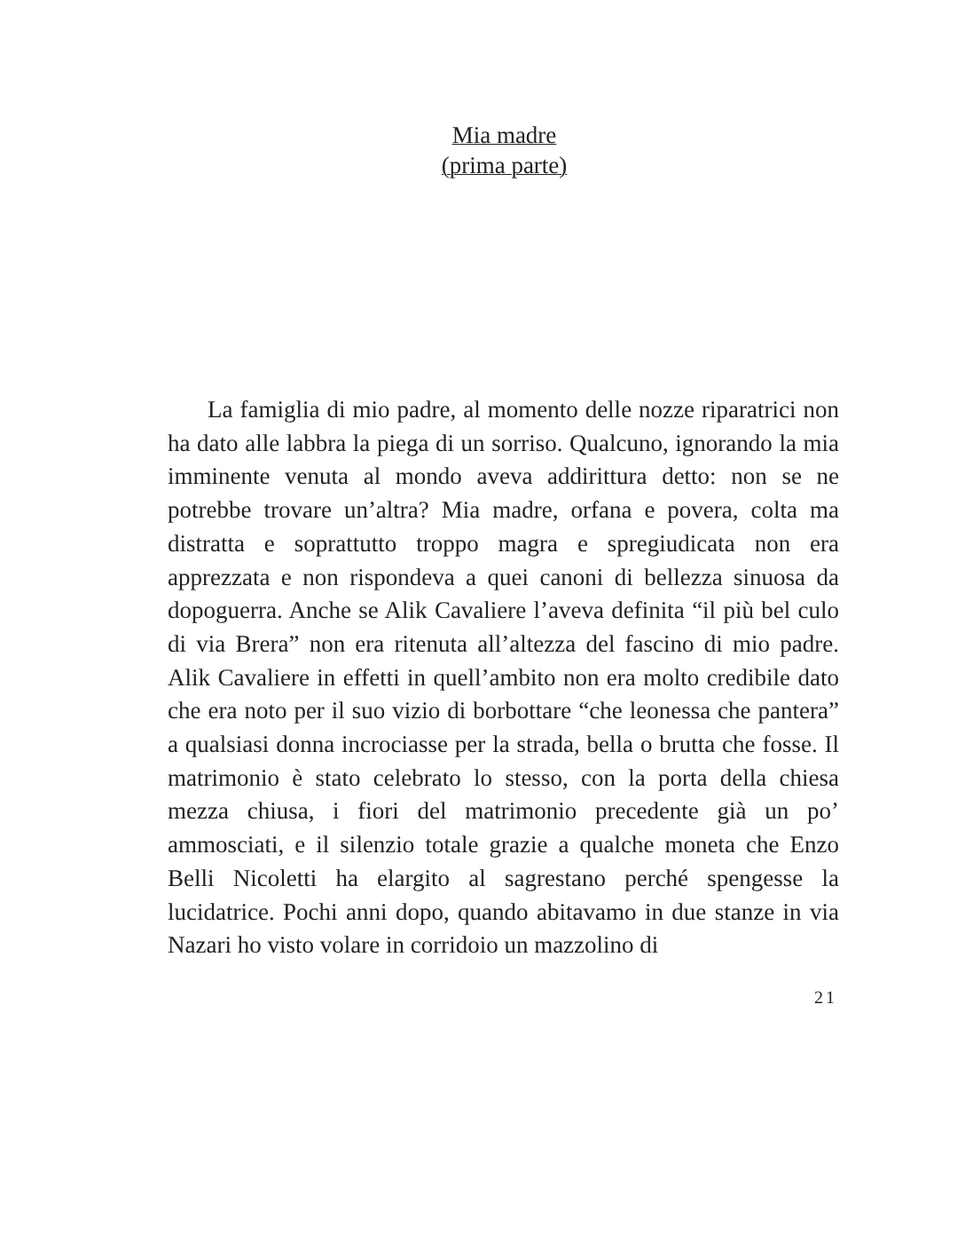Mia madre
(prima parte)
La famiglia di mio padre, al momento delle nozze riparatrici non ha dato alle labbra la piega di un sorriso. Qualcuno, ignorando la mia imminente venuta al mondo aveva addirittura detto: non se ne potrebbe trovare un’altra? Mia madre, orfana e povera, colta ma distratta e soprattutto troppo magra e spregiudicata non era apprezzata e non rispondeva a quei canoni di bellezza sinuosa da dopoguerra. Anche se Alik Cavaliere l’aveva definita “il più bel culo di via Brera” non era ritenuta all’altezza del fascino di mio padre. Alik Cavaliere in effetti in quell’ambito non era molto credibile dato che era noto per il suo vizio di borbottare “che leonessa che pantera” a qualsiasi donna incrociasse per la strada, bella o brutta che fosse. Il matrimonio è stato celebrato lo stesso, con la porta della chiesa mezza chiusa, i fiori del matrimonio precedente già un po’ ammosciati, e il silenzio totale grazie a qualche moneta che Enzo Belli Nicoletti ha elargito al sagrestano perché spengesse la lucidatrice. Pochi anni dopo, quando abitavamo in due stanze in via Nazari ho visto volare in corridoio un mazzolino di
21